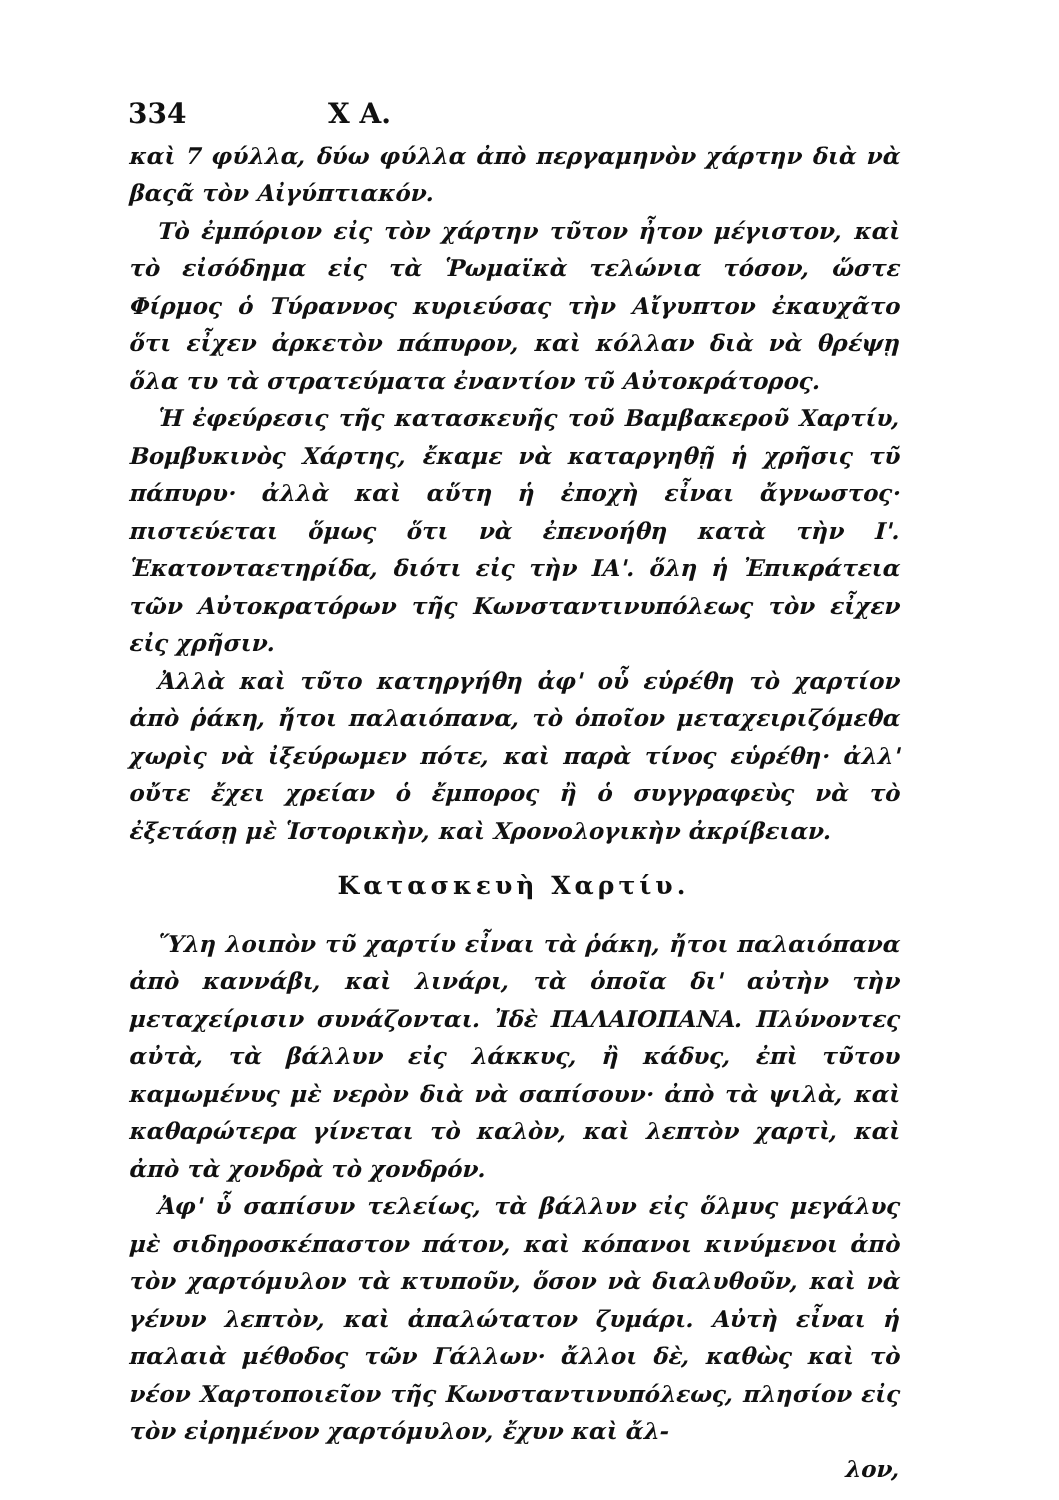334 Χ Α.
καὶ 7 φύλλα, δύω φύλλα ἀπὸ περγαμηνὸν χάρτην διὰ νὰ βαςᾶ τὸν Αἰγύπτιακόν.
Τὸ ἐμπόριον εἰς τὸν χάρτην τῦτον ἦτον μέγιστον, καὶ τὸ εἰσόδημα εἰς τὰ Ῥωμαϊκὰ τελώνια τόσον, ὥστε Φίρμος ὁ Τύραννος κυριεύσας τὴν Αἴγυπτον ἐκαυχᾶτο ὅτι εἶχεν ἀρκετὸν πάπυρον, καὶ κόλλαν διὰ νὰ θρέψῃ ὅλα τυ τὰ στρατεύματα ἐναντίον τῦ Αὐτοκράτορος.
Ἡ ἐφεύρεσις τῆς κατασκευῆς τοῦ Βαμβακεροῦ Χαρτίυ, Βομβυκινὸς Χάρτης, ἔκαμε νὰ καταργηθῇ ἡ χρῆσις τῦ πάπυρυ· ἀλλὰ καὶ αὕτη ἡ ἐποχὴ εἶναι ἄγνωστος· πιστεύεται ὅμως ὅτι νὰ ἐπενοήθη κατὰ τὴν Ι'. Ἑκατονταετηρίδα, διότι εἰς τὴν ΙΑ'. ὅλη ἡ Ἐπικράτεια τῶν Αὐτοκρατόρων τῆς Κωνσταντινυπόλεως τὸν εἶχεν εἰς χρῆσιν.
Ἀλλὰ καὶ τῦτο κατηργήθη ἀφ' οὗ εὑρέθη τὸ χαρτίον ἀπὸ ῥάκη, ἤτοι παλαιόπανα, τὸ ὁποῖον μεταχειριζόμεθα χωρὶς νὰ ἰξεύρωμεν πότε, καὶ παρὰ τίνος εὑρέθη· ἀλλ' οὔτε ἔχει χρείαν ὁ ἔμπορος ἢ ὁ συγγραφεὺς νὰ τὸ ἐξετάσῃ μὲ Ἱστορικὴν, καὶ Χρονολογικὴν ἀκρίβειαν.
Κατασκευὴ Χαρτίυ.
Ὕλη λοιπὸν τῦ χαρτίυ εἶναι τὰ ῥάκη, ἤτοι παλαιόπανα ἀπὸ καννάβι, καὶ λινάρι, τὰ ὁποῖα δι' αὐτὴν τὴν μεταχείρισιν συνάζονται. Ἰδὲ ΠΑΛΑΙΟΠΑΝΑ. Πλύνοντες αὐτὰ, τὰ βάλλυν εἰς λάκκυς, ἢ κάδυς, ἐπὶ τῦτου καμωμένυς μὲ νερὸν διὰ νὰ σαπίσουν· ἀπὸ τὰ ψιλὰ, καὶ καθαρώτερα γίνεται τὸ καλὸν, καὶ λεπτὸν χαρτὶ, καὶ ἀπὸ τὰ χονδρὰ τὸ χονδρόν.
Ἀφ' ὗ σαπίσυν τελείως, τὰ βάλλυν εἰς ὅλμυς μεγάλυς μὲ σιδηροσκέπαστον πάτον, καὶ κόπανοι κινύμενοι ἀπὸ τὸν χαρτόμυλον τὰ κτυποῦν, ὅσον νὰ διαλυθοῦν, καὶ νὰ γένυν λεπτὸν, καὶ ἀπαλώτατον ζυμάρι. Αὐτὴ εἶναι ἡ παλαιὰ μέθοδος τῶν Γάλλων· ἄλλοι δὲ, καθὼς καὶ τὸ νέον Χαρτοποιεῖον τῆς Κωνσταντινυπόλεως, πλησίον εἰς τὸν εἰρημένον χαρτόμυλον, ἔχυν καὶ ἄλ-
λον,